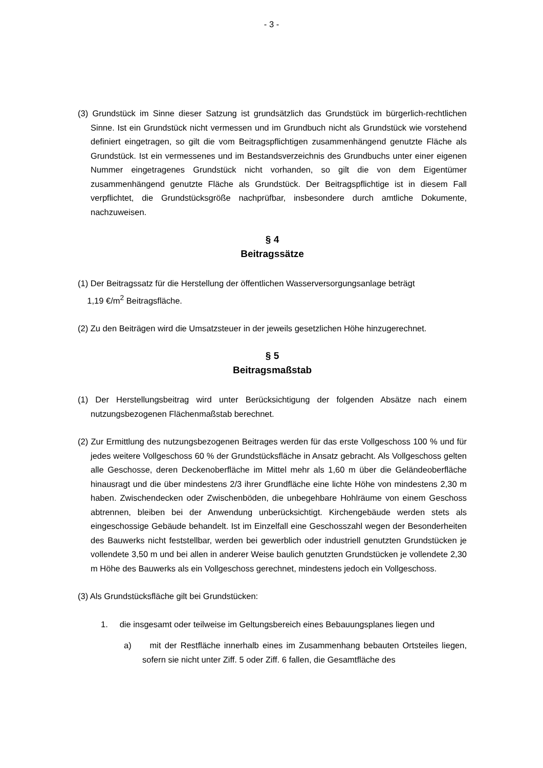- 3 -
(3) Grundstück im Sinne dieser Satzung ist grundsätzlich das Grundstück im bürgerlich-rechtlichen Sinne. Ist ein Grundstück nicht vermessen und im Grundbuch nicht als Grundstück wie vorstehend definiert eingetragen, so gilt die vom Beitragspflichtigen zusammenhängend genutzte Fläche als Grundstück. Ist ein vermessenes und im Bestandsverzeichnis des Grundbuchs unter einer eigenen Nummer eingetragenes Grundstück nicht vorhanden, so gilt die von dem Eigentümer zusammenhängend genutzte Fläche als Grundstück. Der Beitragspflichtige ist in diesem Fall verpflichtet, die Grundstücksgröße nachprüfbar, insbesondere durch amtliche Dokumente, nachzuweisen.
§ 4
Beitragssätze
(1) Der Beitragssatz für die Herstellung der öffentlichen Wasserversorgungsanlage beträgt
1,19 €/m<sup>2</sup> Beitragsfläche.
(2) Zu den Beiträgen wird die Umsatzsteuer in der jeweils gesetzlichen Höhe hinzugerechnet.
§ 5
Beitragsmaßstab
(1) Der Herstellungsbeitrag wird unter Berücksichtigung der folgenden Absätze nach einem nutzungsbezogenen Flächenmaßstab berechnet.
(2) Zur Ermittlung des nutzungsbezogenen Beitrages werden für das erste Vollgeschoss 100 % und für jedes weitere Vollgeschoss 60 % der Grundstücksfläche in Ansatz gebracht. Als Vollgeschoss gelten alle Geschosse, deren Deckenoberfläche im Mittel mehr als 1,60 m über die Geländeoberfläche hinausragt und die über mindestens 2/3 ihrer Grundfläche eine lichte Höhe von mindestens 2,30 m haben. Zwischendecken oder Zwischenböden, die unbegehbare Hohlräume von einem Geschoss abtrennen, bleiben bei der Anwendung unberücksichtigt. Kirchengebäude werden stets als eingeschossige Gebäude behandelt. Ist im Einzelfall eine Geschosszahl wegen der Besonderheiten des Bauwerks nicht feststellbar, werden bei gewerblich oder industriell genutzten Grundstücken je vollendete 3,50 m und bei allen in anderer Weise baulich genutzten Grundstücken je vollendete 2,30 m Höhe des Bauwerks als ein Vollgeschoss gerechnet, mindestens jedoch ein Vollgeschoss.
(3) Als Grundstücksfläche gilt bei Grundstücken:
1. die insgesamt oder teilweise im Geltungsbereich eines Bebauungsplanes liegen und
a) mit der Restfläche innerhalb eines im Zusammenhang bebauten Ortsteiles liegen, sofern sie nicht unter Ziff. 5 oder Ziff. 6 fallen, die Gesamtfläche des